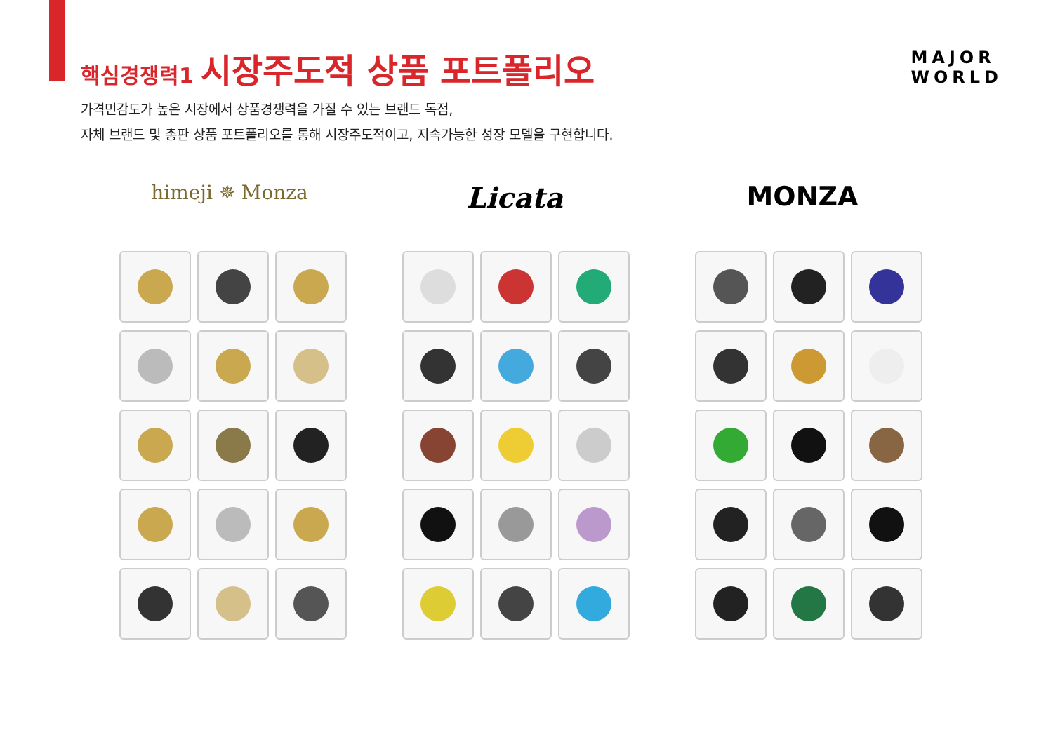핵심경쟁력1 시장주도적 상품 포트폴리오
MAJOR
WORLD
가격민감도가 높은 시장에서 상품경쟁력을 가질 수 있는 브랜드 독점,
자체 브랜드 및 총판 상품 포트폴리오를 통해 시장주도적이고, 지속가능한 성장 모델을 구현합니다.
himeji ✵ Monza
Licata MONZA